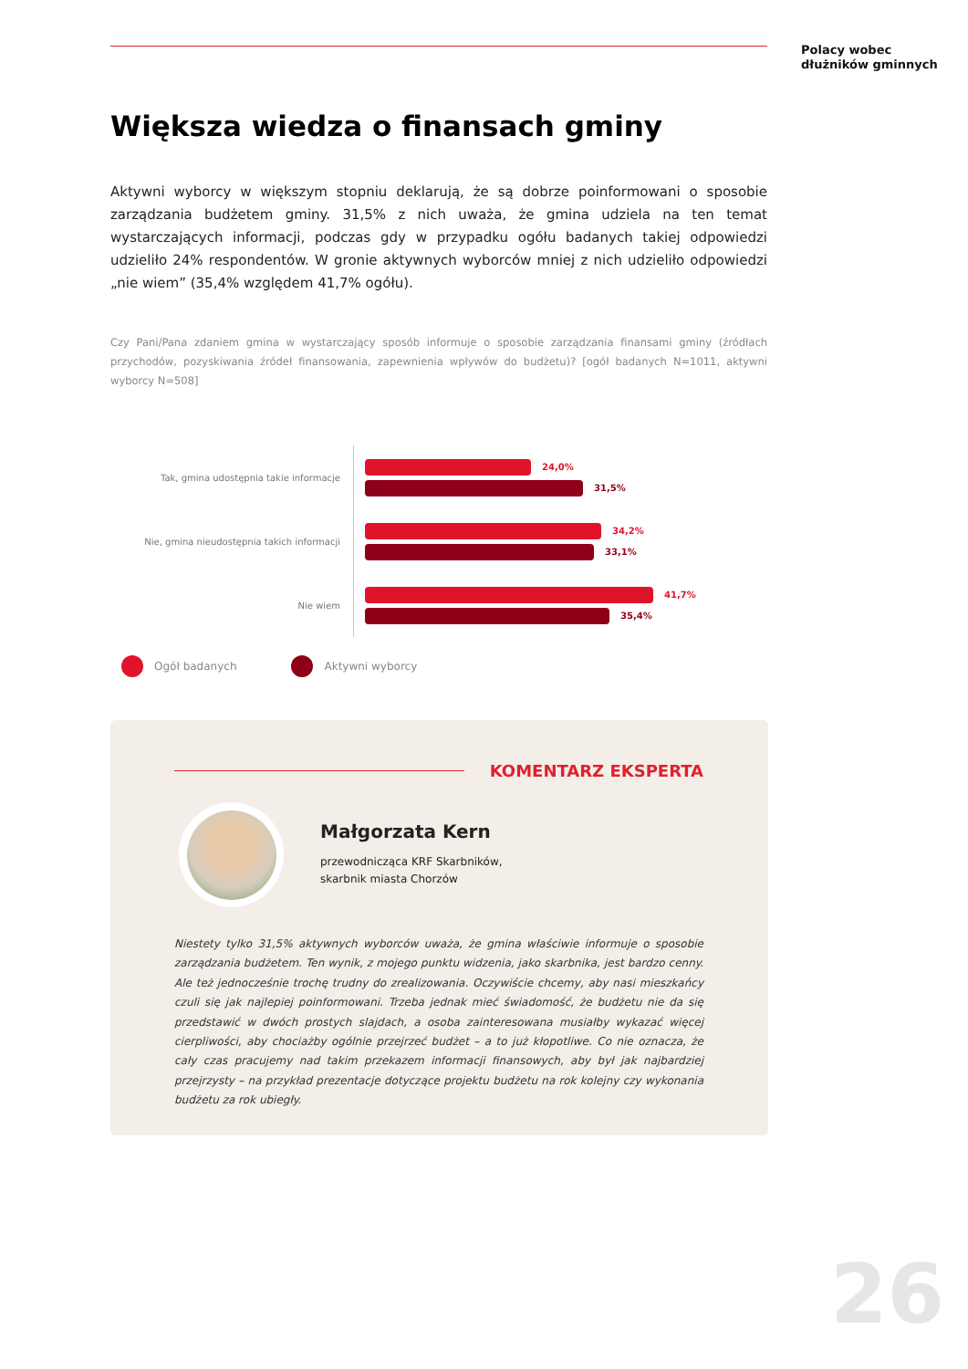Polacy wobec
dłużników gminnych
Większa wiedza o finansach gminy
Aktywni wyborcy w większym stopniu deklarują, że są dobrze poinformowani o sposobie zarządzania budżetem gminy. 31,5% z nich uważa, że gmina udziela na ten temat wystarczających informacji, podczas gdy w przypadku ogółu badanych takiej odpowiedzi udzieliło 24% respondentów. W gronie aktywnych wyborców mniej z nich udzieliło odpowiedzi „nie wiem” (35,4% względem 41,7% ogółu).
Czy Pani/Pana zdaniem gmina w wystarczający sposób informuje o sposobie zarządzania finansami gminy (źródłach przychodów, pozyskiwania źródeł finansowania, zapewnienia wpływów do budżetu)? [ogół badanych N=1011, aktywni wyborcy N=508]
Tak, gmina udostępnia takie informacje
24,0%
31,5%
Nie, gmina nieudostępnia takich informacji
34,2%
33,1%
Nie wiem
41,7%
35,4%
Ogół badanych Aktywni wyborcy
KOMENTARZ EKSPERTA
Małgorzata Kern
przewodnicząca KRF Skarbników,
skarbnik miasta Chorzów
Niestety tylko 31,5% aktywnych wyborców uważa, że gmina właściwie informuje o sposobie zarządzania budżetem. Ten wynik, z mojego punktu widzenia, jako skarbnika, jest bardzo cenny. Ale też jednocześnie trochę trudny do zrealizowania. Oczywiście chcemy, aby nasi mieszkańcy czuli się jak najlepiej poinformowani. Trzeba jednak mieć świadomość, że budżetu nie da się przedstawić w dwóch prostych slajdach, a osoba zainteresowana musiałby wykazać więcej cierpliwości, aby chociażby ogólnie przejrzeć budżet – a to już kłopotliwe. Co nie oznacza, że cały czas pracujemy nad takim przekazem informacji finansowych, aby był jak najbardziej przejrzysty – na przykład prezentacje dotyczące projektu budżetu na rok kolejny czy wykonania budżetu za rok ubiegły.
26